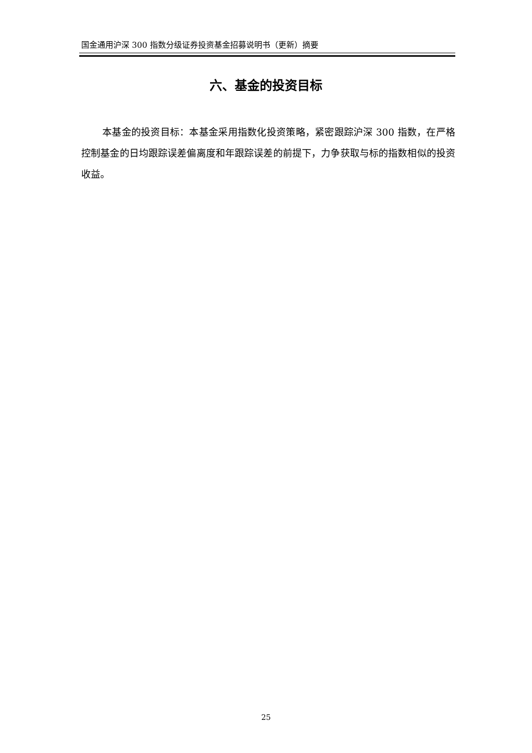国金通用沪深 300 指数分级证券投资基金招募说明书（更新）摘要
六、基金的投资目标
本基金的投资目标：本基金采用指数化投资策略，紧密跟踪沪深 300 指数，在严格控制基金的日均跟踪误差偏离度和年跟踪误差的前提下，力争获取与标的指数相似的投资收益。
25